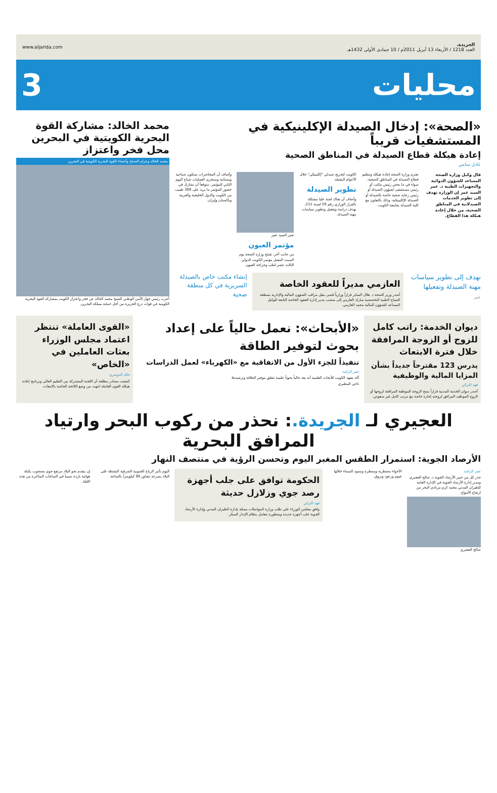الجريدة.
العدد 1218 / الأربعاء 13 أبريل 2011م / 10 جمادى الأولى 1432هـ
www.aljarida.com
محليات 3
«الصحة»: إدخال الصيدلة الإكلينيكية في المستشفيات قريباً
إعادة هيكلة قطاع الصيدلة في المناطق الصحية
عادل سامي
قال وكيل وزارة الصحة المساعد للشؤون الدوائية والتجهيزات الطبية د. عمر السيد عمر إن الوزارة تهدف إلى تطوير الخدمات الصيدلانية في المناطق الصحية، من خلال إعادة هيكلة هذا القطاع.
تعتزم وزارة الصحة إعادة هيكلة وتنظيم قطاع الصيدلة في المناطق الصحية، سواء في ما يخص رئيس مكتب أو رئيس مستشفى لشؤون الصيدلة أو رئيس رعاية صحية خاصة بالصيدلة أو الصيدلة الإكلينيكية، وذلك بالتعاون مع كلية الصيدلة بجامعة الكويت.
الكويت لتخريج صيدلي "إكلينيكي" خلال الأعوام المقبلة.
تطوير الصيدلة
وأضاف أن هناك لجنة عليا مشكلة بالقرار الوزاري رقم 59 لسنة 211، بهدف دراسة وتفعيل وتطوير سياسات مهنة الصيدلة.
عمر السيد عمر
مؤتمر العيون
من جانب آخر، تفتتح وزارة الصحة يوم السبت المقبل مؤتمر الكويت الدولي الثالث عشر لطب وجراحة العيون.
وأضاف أن المحاضرات ستكون صباحية ومسائية وستجرى العمليات صباح اليوم الثاني للمؤتمر، متوقعاً أن يشارك في حضور المؤتمر ما يزيد على 300 طبيب من الكويت والدول الخليجية والعربية وباكستان وإيران.
نهدف إلى تطوير سياسات مهنة الصيدلة وتفعيلها
عمر
العازمي مديراً للعقود الخاصة
أصدر وزير الصحة د. هلال الساير قراراً وزارياً قضى بنقل مراقب الشؤون المالية والإدارية بمنطقة الصباح الطبية التخصصية مبارك العازمي إلى منصب مدير إدارة العقود الخاصة التابعة للوكيل المساعد للشؤون المالية محمد العازمي.
إنشاء مكتب خاص بالصيدلة السريرية في كل منطقة صحية
محمد الخالد: مشاركة القوة البحرية الكويتية في البحرين محل فخر واعتزاز
محمد الخالد وعزام الصباح وأعضاء القوة البحرية الكويتية في البحرين
أعرب رئيس جهاز الأمن الوطني الشيخ محمد الخالد عن فخر واعتزاز الكويت بمشاركة القوة البحرية الكويتية في قوات درع الجزيرة من أجل حماية مملكة البحرين.
ديوان الخدمة: راتب كامل للزوج أو الزوجة المرافقة خلال فترة الابتعاث
يدرس 123 مقترحاً جديداً بشأن المزايا المالية والوظيفية
فهد التركي
أصدر ديوان الخدمة المدنية قراراً بمنح الزوجة الموظفة المرافقة لزوجها أو الزوج الموظف المرافق لزوجته إجازة خاصة مع مرتب كامل غير منقوص.
«الأبحاث»: نعمل حالياً على إعداد بحوث لتوفير الطاقة
تنفيذاً للجزء الأول من الاتفاقية مع «الكهرباء» لعمل الدراسات
عمر الراشد
أكد معهد الكويت للأبحاث العلمية أنه يعد حالياً بحوثاً علمية تتعلق بتوفير الطاقة وترشيدها.
ناجي المطيري
«القوى العاملة» تنتظر اعتماد مجلس الوزراء بعثات العاملين في «الخاص»
خالد الدوسري
كشفت مصادر مطلعة أن اللجنة المشتركة بين التعليم العالي وبرنامج إعادة هيكلة القوى العاملة انتهت من وضع اللائحة الخاصة بالابتعاث.
العجيري لـ الجريدة.: نحذر من ركوب البحر وارتياد المرافق البحرية
الأرصاد الجوية: استمرار الطقس المغبر اليوم وتحسن الرؤية في منتصف النهار
عمر الراشد
حذر كل من خبير الأرصاد الجوية د. صالح العجيري ومدير إدارة الأرصاد الجوية في الإدارة العامة للطيران المدني محمد كرم مرتادي البحر من ارتفاع الأمواج.
صالح العجيري
الأجواء مضطربة وممطرة وتسود السماء خلالها غيوم ورعود وبروق.
الحكومة توافق على جلب أجهزة رصد جوي وزلازل حديثة
فهد التركي
وافق مجلس الوزراء على طلب وزارة المواصلات ممثلة بإدارة الطيران المدني وإدارة الأرصاد الجوية جلب أجهزة جديدة ومتطورة تتعامل بنظام الإنذار المبكر.
اليوم تأثير الرياح الجنوبية الشرقية النشطة على البلاد بسرعة تتجاوز 90 كيلومتراً بالساعة.
إن يتقدم نحو البلاد مرتفع جوي مصحوب بكتلة هوائية باردة نسبياً في الساعات المتأخرة من هذه الليلة.